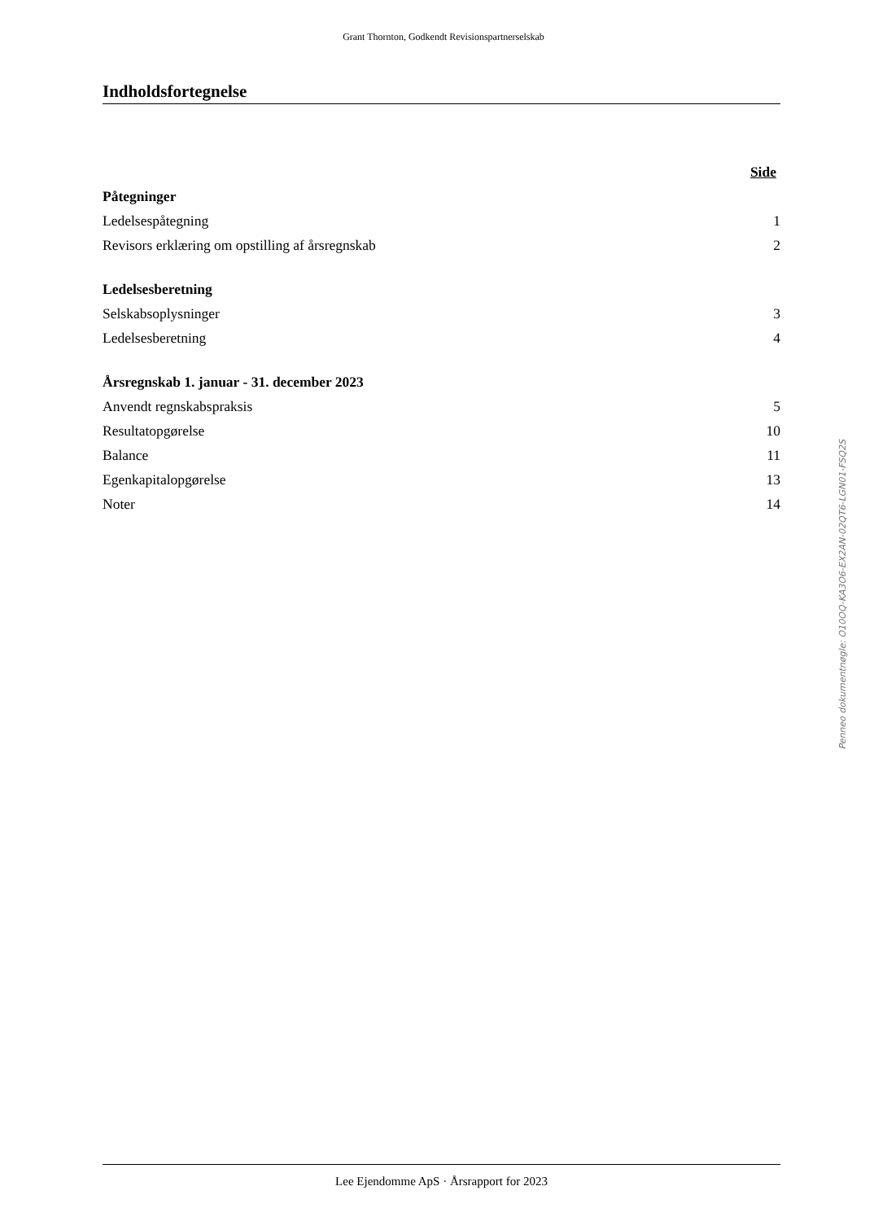Grant Thornton, Godkendt Revisionspartnerselskab
Indholdsfortegnelse
| | Side |
| Påtegninger | |
| Ledelsespåtegning | 1 |
| Revisors erklæring om opstilling af årsregnskab | 2 |
| Ledelsesberetning | |
| Selskabsoplysninger | 3 |
| Ledelsesberetning | 4 |
| Årsregnskab 1. januar - 31. december 2023 | |
| Anvendt regnskabspraksis | 5 |
| Resultatopgørelse | 10 |
| Balance | 11 |
| Egenkapitalopgørelse | 13 |
| Noter | 14 |
Lee Ejendomme ApS · Årsrapport for 2023
Penneo dokumentnøgle: O10OQ-KA3O6-EX2AN-02QT6-LGN01-FSQ2S